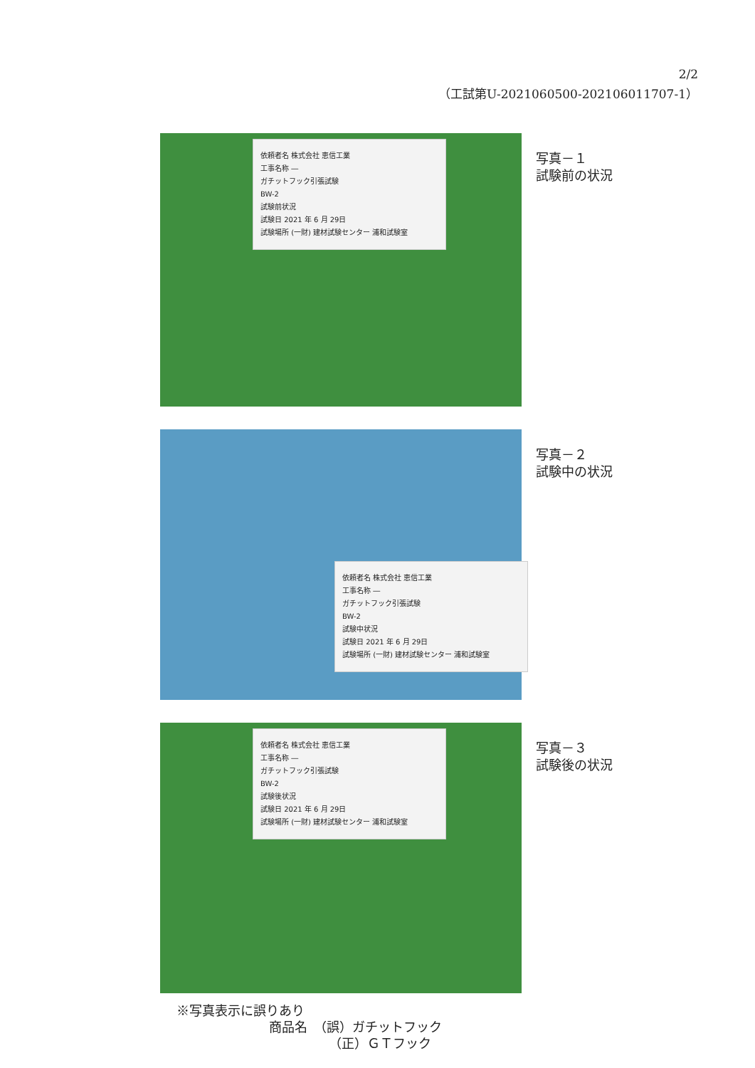2/2
（工試第U-2021060500-202106011707-1）
依頼者名 株式会社 恵信工業
工事名称 ―
ガチットフック引張試験
BW-2
試験前状況
試験日 2021 年 6 月 29日
試験場所 (一財) 建材試験センター 浦和試験室
写真－１
試験前の状況
依頼者名 株式会社 恵信工業
工事名称 ―
ガチットフック引張試験
BW-2
試験中状況
試験日 2021 年 6 月 29日
試験場所 (一財) 建材試験センター 浦和試験室
写真－２
試験中の状況
依頼者名 株式会社 恵信工業
工事名称 ―
ガチットフック引張試験
BW-2
試験後状況
試験日 2021 年 6 月 29日
試験場所 (一財) 建材試験センター 浦和試験室
写真－３
試験後の状況
※写真表示に誤りあり
商品名　（誤）ガチットフック
（正）ＧＴフック